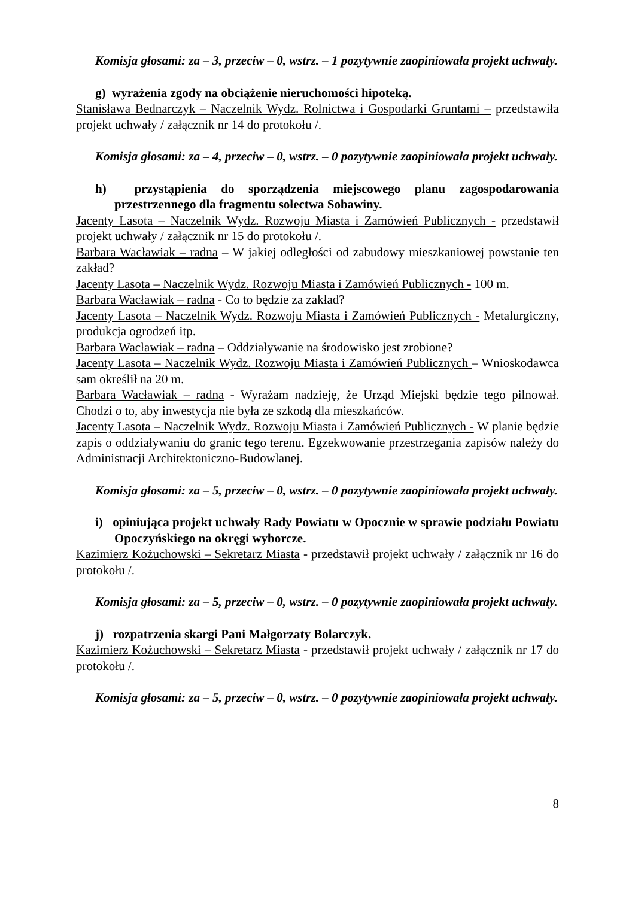Komisja głosami: za – 3, przeciw – 0, wstrz. – 1 pozytywnie zaopiniowała projekt uchwały.
g) wyrażenia zgody na obciążenie nieruchomości hipoteką.
Stanisława Bednarczyk – Naczelnik Wydz. Rolnictwa i Gospodarki Gruntami – przedstawiła projekt uchwały / załącznik nr 14 do protokołu /.
Komisja głosami: za – 4, przeciw – 0, wstrz. – 0 pozytywnie zaopiniowała projekt uchwały.
h) przystąpienia do sporządzenia miejscowego planu zagospodarowania przestrzennego dla fragmentu sołectwa Sobawiny.
Jacenty Lasota – Naczelnik Wydz. Rozwoju Miasta i Zamówień Publicznych - przedstawił projekt uchwały / załącznik nr 15 do protokołu /.
Barbara Wacławiak – radna – W jakiej odległości od zabudowy mieszkaniowej powstanie ten zakład?
Jacenty Lasota – Naczelnik Wydz. Rozwoju Miasta i Zamówień Publicznych - 100 m.
Barbara Wacławiak – radna - Co to będzie za zakład?
Jacenty Lasota – Naczelnik Wydz. Rozwoju Miasta i Zamówień Publicznych - Metalurgiczny, produkcja ogrodzeń itp.
Barbara Wacławiak – radna – Oddziaływanie na środowisko jest zrobione?
Jacenty Lasota – Naczelnik Wydz. Rozwoju Miasta i Zamówień Publicznych – Wnioskodawca sam określił na 20 m.
Barbara Wacławiak – radna - Wyrażam nadzieję, że Urząd Miejski będzie tego pilnował. Chodzi o to, aby inwestycja nie była ze szkodą dla mieszkańców.
Jacenty Lasota – Naczelnik Wydz. Rozwoju Miasta i Zamówień Publicznych - W planie będzie zapis o oddziaływaniu do granic tego terenu. Egzekwowanie przestrzegania zapisów należy do Administracji Architektoniczno-Budowlanej.
Komisja głosami: za – 5, przeciw – 0, wstrz. – 0 pozytywnie zaopiniowała projekt uchwały.
i) opiniująca projekt uchwały Rady Powiatu w Opocznie w sprawie podziału Powiatu Opoczyńskiego na okręgi wyborcze.
Kazimierz Kożuchowski – Sekretarz Miasta - przedstawił projekt uchwały / załącznik nr 16 do protokołu /.
Komisja głosami: za – 5, przeciw – 0, wstrz. – 0 pozytywnie zaopiniowała projekt uchwały.
j) rozpatrzenia skargi Pani Małgorzaty Bolarczyk.
Kazimierz Kożuchowski – Sekretarz Miasta - przedstawił projekt uchwały / załącznik nr 17 do protokołu /.
Komisja głosami: za – 5, przeciw – 0, wstrz. – 0 pozytywnie zaopiniowała projekt uchwały.
8